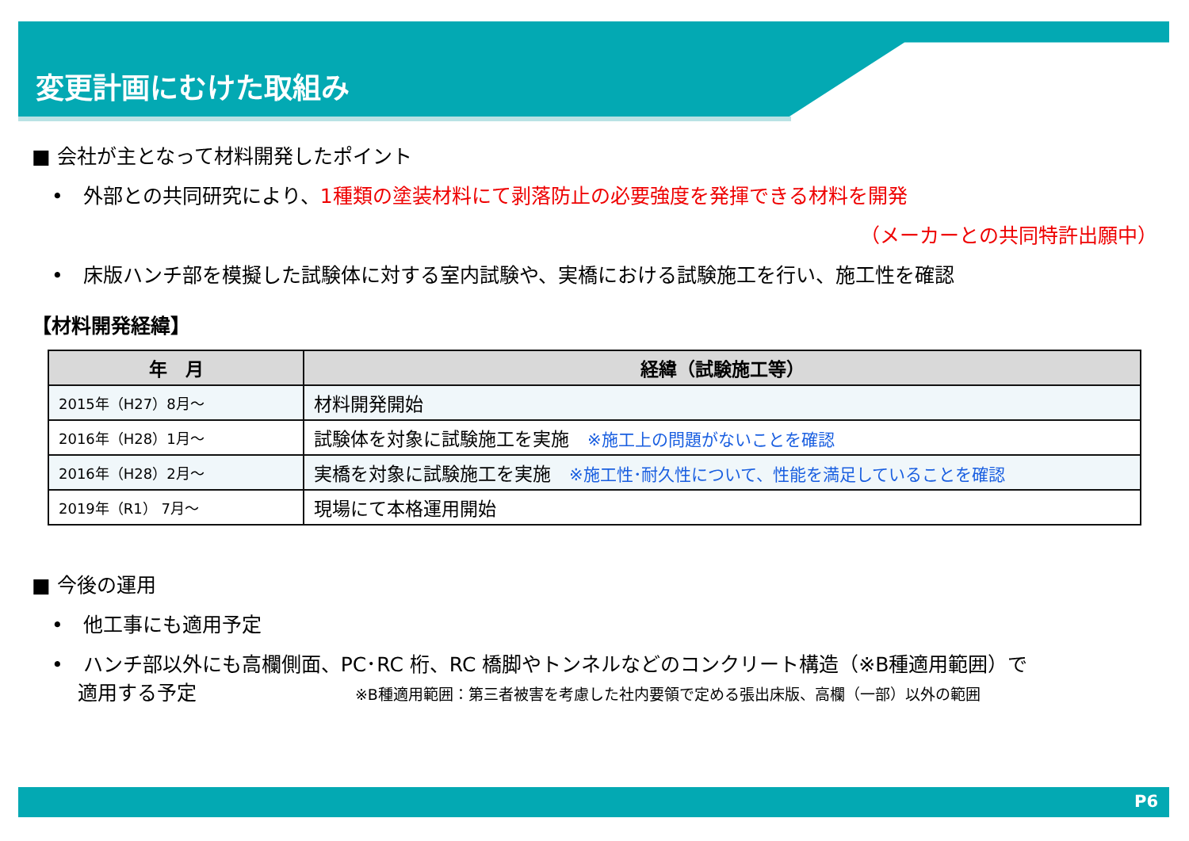変更計画にむけた取組み
■ 会社が主となって材料開発したポイント
•　外部との共同研究により、1種類の塗装材料にて剥落防止の必要強度を発揮できる材料を開発
（メーカーとの共同特許出願中）
•　床版ハンチ部を模擬した試験体に対する室内試験や、実橋における試験施工を行い、施工性を確認
【材料開発経緯】
| 年 月 | 経緯（試験施工等） |
| --- | --- |
| 2015年（H27）8月～ | 材料開発開始 |
| 2016年（H28）1月～ | 試験体を対象に試験施工を実施 ※施工上の問題がないことを確認 |
| 2016年（H28）2月～ | 実橋を対象に試験施工を実施 ※施工性･耐久性について、性能を満足していることを確認 |
| 2019年（R1） 7月～ | 現場にて本格運用開始 |
■ 今後の運用
•　他工事にも適用予定
•　ハンチ部以外にも高欄側面、PC･RC 桁、RC 橋脚やトンネルなどのコンクリート構造（※B種適用範囲）で
　 適用する予定　　　　　　　　※B種適用範囲：第三者被害を考慮した社内要領で定める張出床版、高欄（一部）以外の範囲
P6